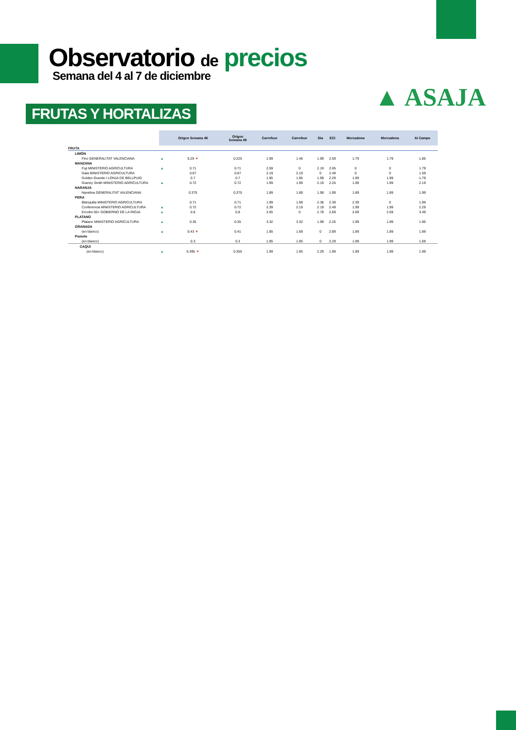Observatorio de precios
Semana del 4 al 7 de diciembre
▲ ASAJA
FRUTAS Y HORTALIZAS
| | | Origen Semana 48 | Origen Semana 49 | Carrefour | Carrefour | Dia | ECI | Mercadona | Mercadona | Al Campo |
| --- | --- | --- | --- | --- | --- | --- | --- | --- | --- | --- |
| FRUTA | | | | | | | | | | |
| LIMÓN | | | | | | | | | | |
| Fino GENERALITAT VALENCIANA | ▲ | 0.29 ▼ | 0.225 | 1.99 | 1.46 | 1.99 | 2.59 | 1.79 | 1.79 | 1.85 |
| MANZANA | | | | | | | | | | |
| Fuji MINISTERIO AGRICULTURA | ▲ | 0.71 | 0.71 | 2.59 | 0 | 2.19 | 2.05 | 0 | 0 | 1.79 |
| Gala MINISTERIO AGRICULTURA | | 0.67 | 0.67 | 2.19 | 2.19 | 0 | 2.49 | 0 | 0 | 1.59 |
| Golden Grande I LONJA DE BELLPUIG | | 0.7 | 0.7 | 1.95 | 1.95 | 1.99 | 2.29 | 1.99 | 1.99 | 1.79 |
| Granny Smith MINISTERIO AGRICULTURA | ▲ | 0.72 | 0.72 | 1.99 | 1.99 | 2.19 | 2.25 | 1.99 | 1.99 | 2.19 |
| NARANJA | | | | | | | | | | |
| Navelina GENERALITAT VALENCIANA | | 0.375 | 0.375 | 1.89 | 1.89 | 1.99 | 1.99 | 1.89 | 1.89 | 1.99 |
| PERA | | | | | | | | | | |
| Blanquilla MINISTERIO AGRICULTURA | | 0.71 | 0.71 | 1.99 | 1.99 | 2.38 | 2.39 | 2.39 | 0 | 1.99 |
| Conferencia MINISTERIO AGRICULTURA | ▲ | 0.72 | 0.72 | 2.39 | 2.19 | 2.19 | 2.49 | 1.99 | 1.99 | 2.29 |
| Ercolini 50+ GOBIERNO DE LA RIOJA | ▲ | 0.8 | 0.8 | 2.65 | 0 | 2.78 | 2.69 | 2.69 | 2.69 | 3.49 |
| PLATANO | | | | | | | | | | |
| Platano MINISTERIO AGRICULTURA | ▲ | 0.35 | 0.35 | 3.32 | 3.32 | 1.99 | 2.25 | 1.99 | 1.99 | 1.95 |
| GRANADA | | | | | | | | | | |
| (en blanco) | ▲ | 0.43 ▼ | 0.41 | 1.85 | 1.69 | 0 | 2.89 | 1.89 | 1.89 | 1.89 |
| Pomelo | | | | | | | | | | |
| (en blanco) | | 0.3 | 0.3 | 1.95 | 1.95 | 0 | 2.29 | 1.99 | 1.99 | 1.69 |
| CAQUI | | | | | | | | | | |
| (en blanco) | ▲ | 0.395 ▼ | 0.355 | 1.99 | 1.95 | 2.29 | 1.99 | 1.99 | 1.99 | 1.99 |